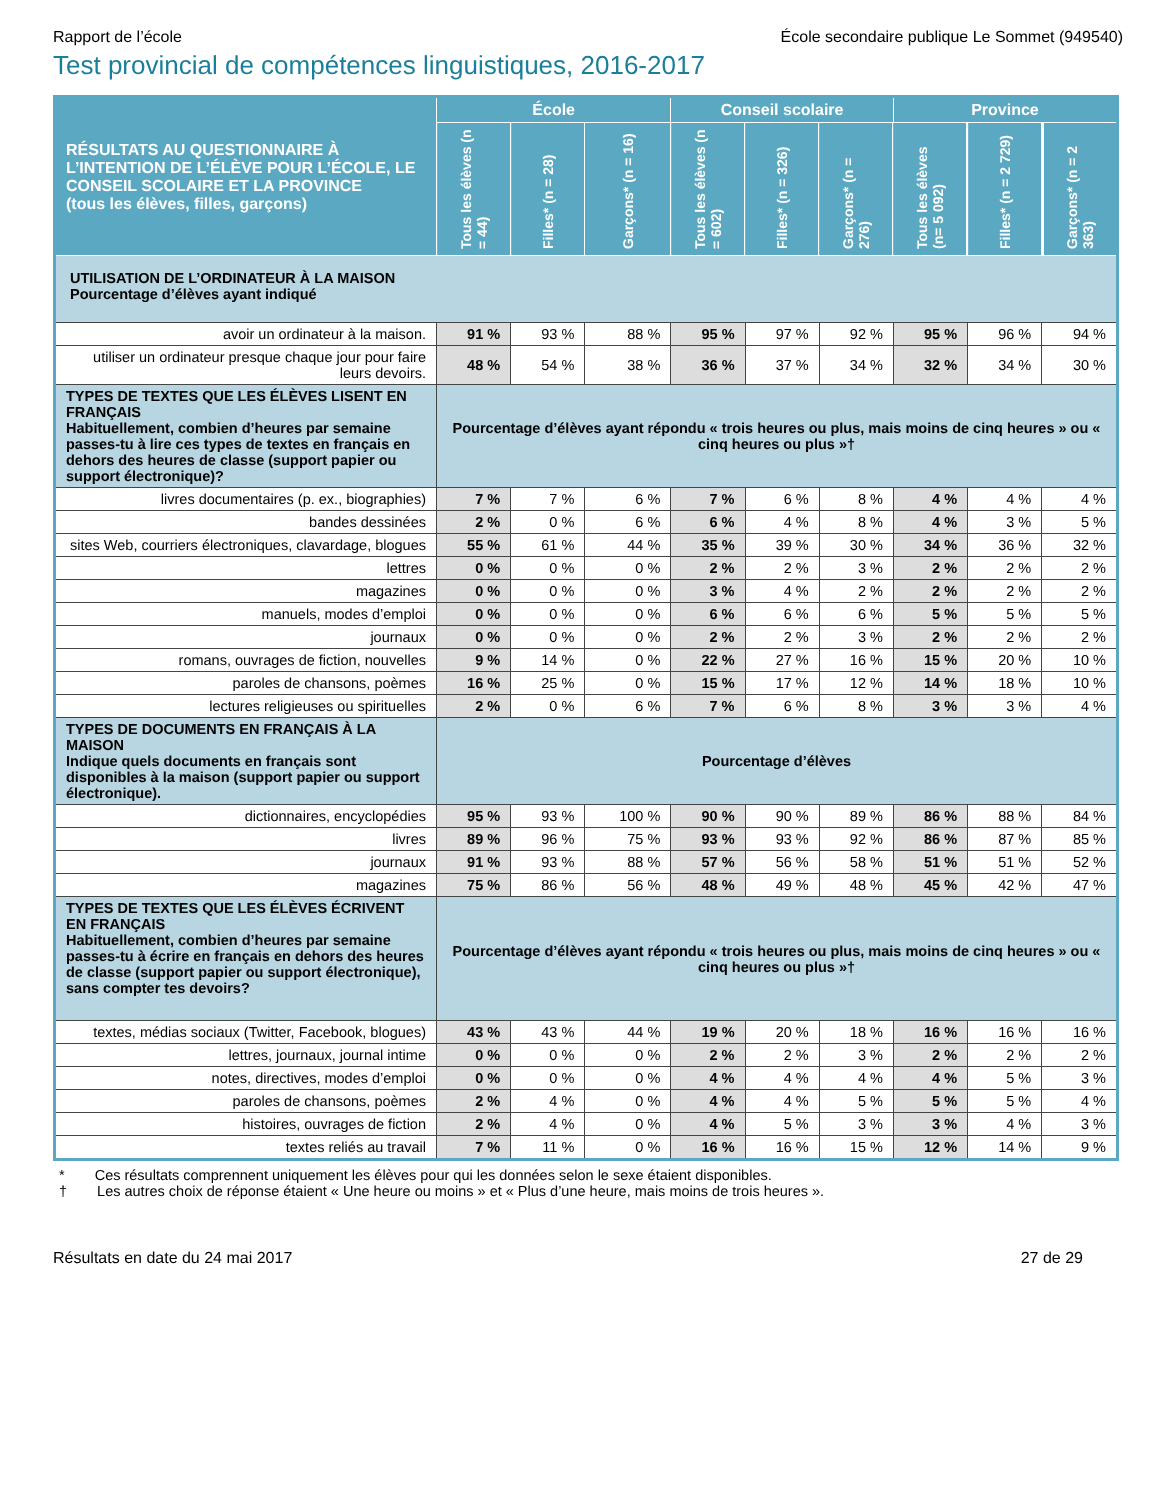Rapport de l’école École secondaire publique Le Sommet (949540)
Test provincial de compétences linguistiques, 2016-2017
| RÉSULTATS AU QUESTIONNAIRE À L’INTENTION DE L’ÉLÈVE POUR L’ÉCOLE, LE CONSEIL SCOLAIRE ET LA PROVINCE (tous les élèves, filles, garçons) | École | | | Conseil scolaire | | | Province | | |
| --- | --- | --- | --- | --- | --- | --- | --- | --- | --- |
| | Tous les élèves (n = 44) | Filles* (n = 28) | Garçons* (n = 16) | Tous les élèves (n = 602) | Filles* (n = 326) | Garçons* (n = 276) | Tous les élèves (n= 5 092) | Filles* (n = 2 729) | Garçons* (n = 2 363) |
| UTILISATION DE L’ORDINATEUR À LA MAISON Pourcentage d’élèves ayant indiqué | | | | | | | | | |
| avoir un ordinateur à la maison. | 91 % | 93 % | 88 % | 95 % | 97 % | 92 % | 95 % | 96 % | 94 % |
| utiliser un ordinateur presque chaque jour pour faire leurs devoirs. | 48 % | 54 % | 38 % | 36 % | 37 % | 34 % | 32 % | 34 % | 30 % |
| TYPES DE TEXTES QUE LES ÉLÈVES LISENT EN FRANÇAIS Habituellement, combien d’heures par semaine passes-tu à lire ces types de textes en français en dehors des heures de classe (support papier ou support électronique)? | Pourcentage d’élèves ayant répondu « trois heures ou plus, mais moins de cinq heures » ou « cinq heures ou plus »† | | | | | | | | |
| livres documentaires (p. ex., biographies) | 7 % | 7 % | 6 % | 7 % | 6 % | 8 % | 4 % | 4 % | 4 % |
| bandes dessinées | 2 % | 0 % | 6 % | 6 % | 4 % | 8 % | 4 % | 3 % | 5 % |
| sites Web, courriers électroniques, clavardage, blogues | 55 % | 61 % | 44 % | 35 % | 39 % | 30 % | 34 % | 36 % | 32 % |
| lettres | 0 % | 0 % | 0 % | 2 % | 2 % | 3 % | 2 % | 2 % | 2 % |
| magazines | 0 % | 0 % | 0 % | 3 % | 4 % | 2 % | 2 % | 2 % | 2 % |
| manuels, modes d’emploi | 0 % | 0 % | 0 % | 6 % | 6 % | 6 % | 5 % | 5 % | 5 % |
| journaux | 0 % | 0 % | 0 % | 2 % | 2 % | 3 % | 2 % | 2 % | 2 % |
| romans, ouvrages de fiction, nouvelles | 9 % | 14 % | 0 % | 22 % | 27 % | 16 % | 15 % | 20 % | 10 % |
| paroles de chansons, poèmes | 16 % | 25 % | 0 % | 15 % | 17 % | 12 % | 14 % | 18 % | 10 % |
| lectures religieuses ou spirituelles | 2 % | 0 % | 6 % | 7 % | 6 % | 8 % | 3 % | 3 % | 4 % |
| TYPES DE DOCUMENTS EN FRANÇAIS À LA MAISON Indique quels documents en français sont disponibles à la maison (support papier ou support électronique). | Pourcentage d’élèves | | | | | | | | |
| dictionnaires, encyclopédies | 95 % | 93 % | 100 % | 90 % | 90 % | 89 % | 86 % | 88 % | 84 % |
| livres | 89 % | 96 % | 75 % | 93 % | 93 % | 92 % | 86 % | 87 % | 85 % |
| journaux | 91 % | 93 % | 88 % | 57 % | 56 % | 58 % | 51 % | 51 % | 52 % |
| magazines | 75 % | 86 % | 56 % | 48 % | 49 % | 48 % | 45 % | 42 % | 47 % |
| TYPES DE TEXTES QUE LES ÉLÈVES ÉCRIVENT EN FRANÇAIS Habituellement, combien d’heures par semaine passes-tu à écrire en français en dehors des heures de classe (support papier ou support électronique), sans compter tes devoirs? | Pourcentage d’élèves ayant répondu « trois heures ou plus, mais moins de cinq heures » ou « cinq heures ou plus »† | | | | | | | | |
| textes, médias sociaux (Twitter, Facebook, blogues) | 43 % | 43 % | 44 % | 19 % | 20 % | 18 % | 16 % | 16 % | 16 % |
| lettres, journaux, journal intime | 0 % | 0 % | 0 % | 2 % | 2 % | 3 % | 2 % | 2 % | 2 % |
| notes, directives, modes d’emploi | 0 % | 0 % | 0 % | 4 % | 4 % | 4 % | 4 % | 5 % | 3 % |
| paroles de chansons, poèmes | 2 % | 4 % | 0 % | 4 % | 4 % | 5 % | 5 % | 5 % | 4 % |
| histoires, ouvrages de fiction | 2 % | 4 % | 0 % | 4 % | 5 % | 3 % | 3 % | 4 % | 3 % |
| textes reliés au travail | 7 % | 11 % | 0 % | 16 % | 16 % | 15 % | 12 % | 14 % | 9 % |
* Ces résultats comprennent uniquement les élèves pour qui les données selon le sexe étaient disponibles.
† Les autres choix de réponse étaient « Une heure ou moins » et « Plus d’une heure, mais moins de trois heures ».
Résultats en date du 24 mai 2017 27 de 29